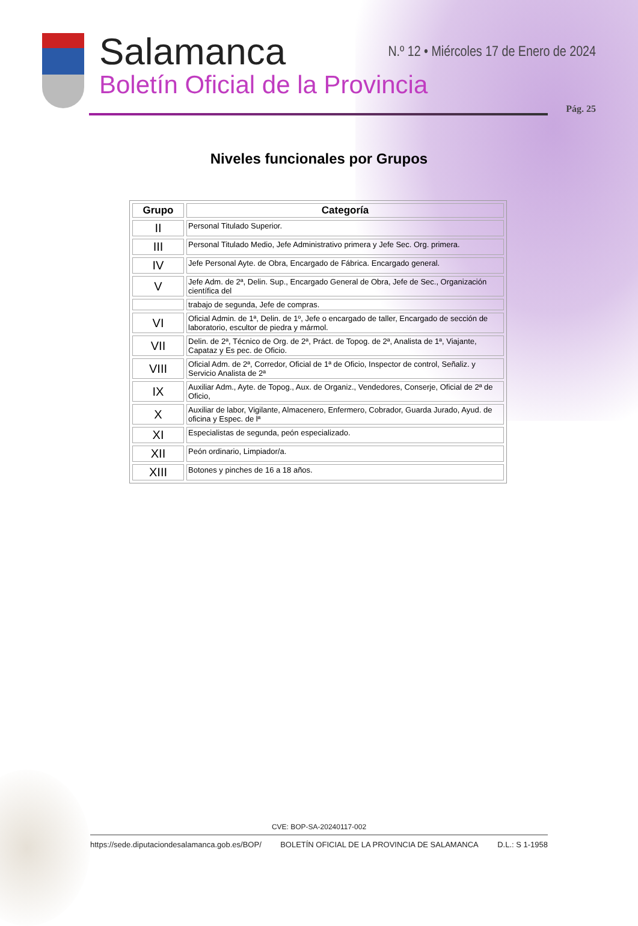Salamanca
Boletín Oficial de la Provincia
N.º 12 • Miércoles 17 de Enero de 2024
Pág. 25
Niveles funcionales por Grupos
| Grupo | Categoría |
| --- | --- |
| II | Personal Titulado Superior. |
| III | Personal Titulado Medio, Jefe Administrativo primera y Jefe Sec. Org. primera. |
| IV | Jefe Personal Ayte. de Obra, Encargado de Fábrica. Encargado general. |
| V | Jefe Adm. de 2ª, Delin. Sup., Encargado General de Obra, Jefe de Sec., Organización científica del |
| | trabajo de segunda, Jefe de compras. |
| VI | Oficial Admin. de 1ª, Delin. de 1º, Jefe o encargado de taller, Encargado de sección de laboratorio, escultor de piedra y mármol. |
| VII | Delin. de 2ª, Técnico de Org. de 2ª, Práct. de Topog. de 2ª, Analista de 1ª, Viajante, Capataz y Es pec. de Oficio. |
| VIII | Oficial Adm. de 2ª, Corredor, Oficial de 1ª de Oficio, Inspector de control, Señaliz. y Servicio Analista de 2ª |
| IX | Auxiliar Adm., Ayte. de Topog., Aux. de Organiz., Vendedores, Conserje, Oficial de 2ª de Oficio, |
| X | Auxiliar de labor, Vigilante, Almacenero, Enfermero, Cobrador, Guarda Jurado, Ayud. de oficina y Espec. de lª |
| XI | Especialistas de segunda, peón especializado. |
| XII | Peón ordinario, Limpiador/a. |
| XIII | Botones y pinches de 16 a 18 años. |
CVE: BOP-SA-20240117-002
https://sede.diputaciondesalamanca.gob.es/BOP/ BOLETÍN OFICIAL DE LA PROVINCIA DE SALAMANCA D.L.: S 1-1958